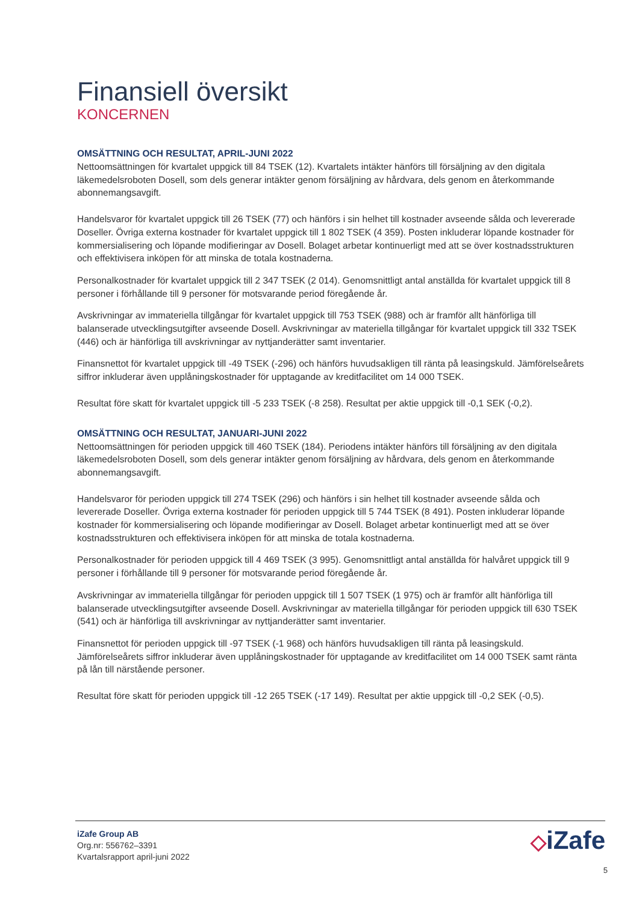Finansiell översikt
KONCERNEN
OMSÄTTNING OCH RESULTAT, APRIL-JUNI 2022
Nettoomsättningen för kvartalet uppgick till 84 TSEK (12). Kvartalets intäkter hänförs till försäljning av den digitala läkemedelsroboten Dosell, som dels generar intäkter genom försäljning av hårdvara, dels genom en återkommande abonnemangsavgift.
Handelsvaror för kvartalet uppgick till 26 TSEK (77) och hänförs i sin helhet till kostnader avseende sålda och levererade Doseller. Övriga externa kostnader för kvartalet uppgick till 1 802 TSEK (4 359). Posten inkluderar löpande kostnader för kommersialisering och löpande modifieringar av Dosell. Bolaget arbetar kontinuerligt med att se över kostnadsstrukturen och effektivisera inköpen för att minska de totala kostnaderna.
Personalkostnader för kvartalet uppgick till 2 347 TSEK (2 014). Genomsnittligt antal anställda för kvartalet uppgick till 8 personer i förhållande till 9 personer för motsvarande period föregående år.
Avskrivningar av immateriella tillgångar för kvartalet uppgick till 753 TSEK (988) och är framför allt hänförliga till balanserade utvecklingsutgifter avseende Dosell. Avskrivningar av materiella tillgångar för kvartalet uppgick till 332 TSEK (446) och är hänförliga till avskrivningar av nyttjanderätter samt inventarier.
Finansnettot för kvartalet uppgick till -49 TSEK (-296) och hänförs huvudsakligen till ränta på leasingskuld. Jämförelseårets siffror inkluderar även upplåningskostnader för upptagande av kreditfacilitet om 14 000 TSEK.
Resultat före skatt för kvartalet uppgick till -5 233 TSEK (-8 258). Resultat per aktie uppgick till -0,1 SEK (-0,2).
OMSÄTTNING OCH RESULTAT, JANUARI-JUNI 2022
Nettoomsättningen för perioden uppgick till 460 TSEK (184). Periodens intäkter hänförs till försäljning av den digitala läkemedelsroboten Dosell, som dels generar intäkter genom försäljning av hårdvara, dels genom en återkommande abonnemangsavgift.
Handelsvaror för perioden uppgick till 274 TSEK (296) och hänförs i sin helhet till kostnader avseende sålda och levererade Doseller. Övriga externa kostnader för perioden uppgick till 5 744 TSEK (8 491). Posten inkluderar löpande kostnader för kommersialisering och löpande modifieringar av Dosell. Bolaget arbetar kontinuerligt med att se över kostnadsstrukturen och effektivisera inköpen för att minska de totala kostnaderna.
Personalkostnader för perioden uppgick till 4 469 TSEK (3 995). Genomsnittligt antal anställda för halvåret uppgick till 9 personer i förhållande till 9 personer för motsvarande period föregående år.
Avskrivningar av immateriella tillgångar för perioden uppgick till 1 507 TSEK (1 975) och är framför allt hänförliga till balanserade utvecklingsutgifter avseende Dosell. Avskrivningar av materiella tillgångar för perioden uppgick till 630 TSEK (541) och är hänförliga till avskrivningar av nyttjanderätter samt inventarier.
Finansnettot för perioden uppgick till -97 TSEK (-1 968) och hänförs huvudsakligen till ränta på leasingskuld. Jämförelseårets siffror inkluderar även upplåningskostnader för upptagande av kreditfacilitet om 14 000 TSEK samt ränta på lån till närstående personer.
Resultat före skatt för perioden uppgick till -12 265 TSEK (-17 149). Resultat per aktie uppgick till -0,2 SEK (-0,5).
iZafe Group AB
Org.nr: 556762–3391
Kvartalsrapport april-juni 2022
◇iZafe
5